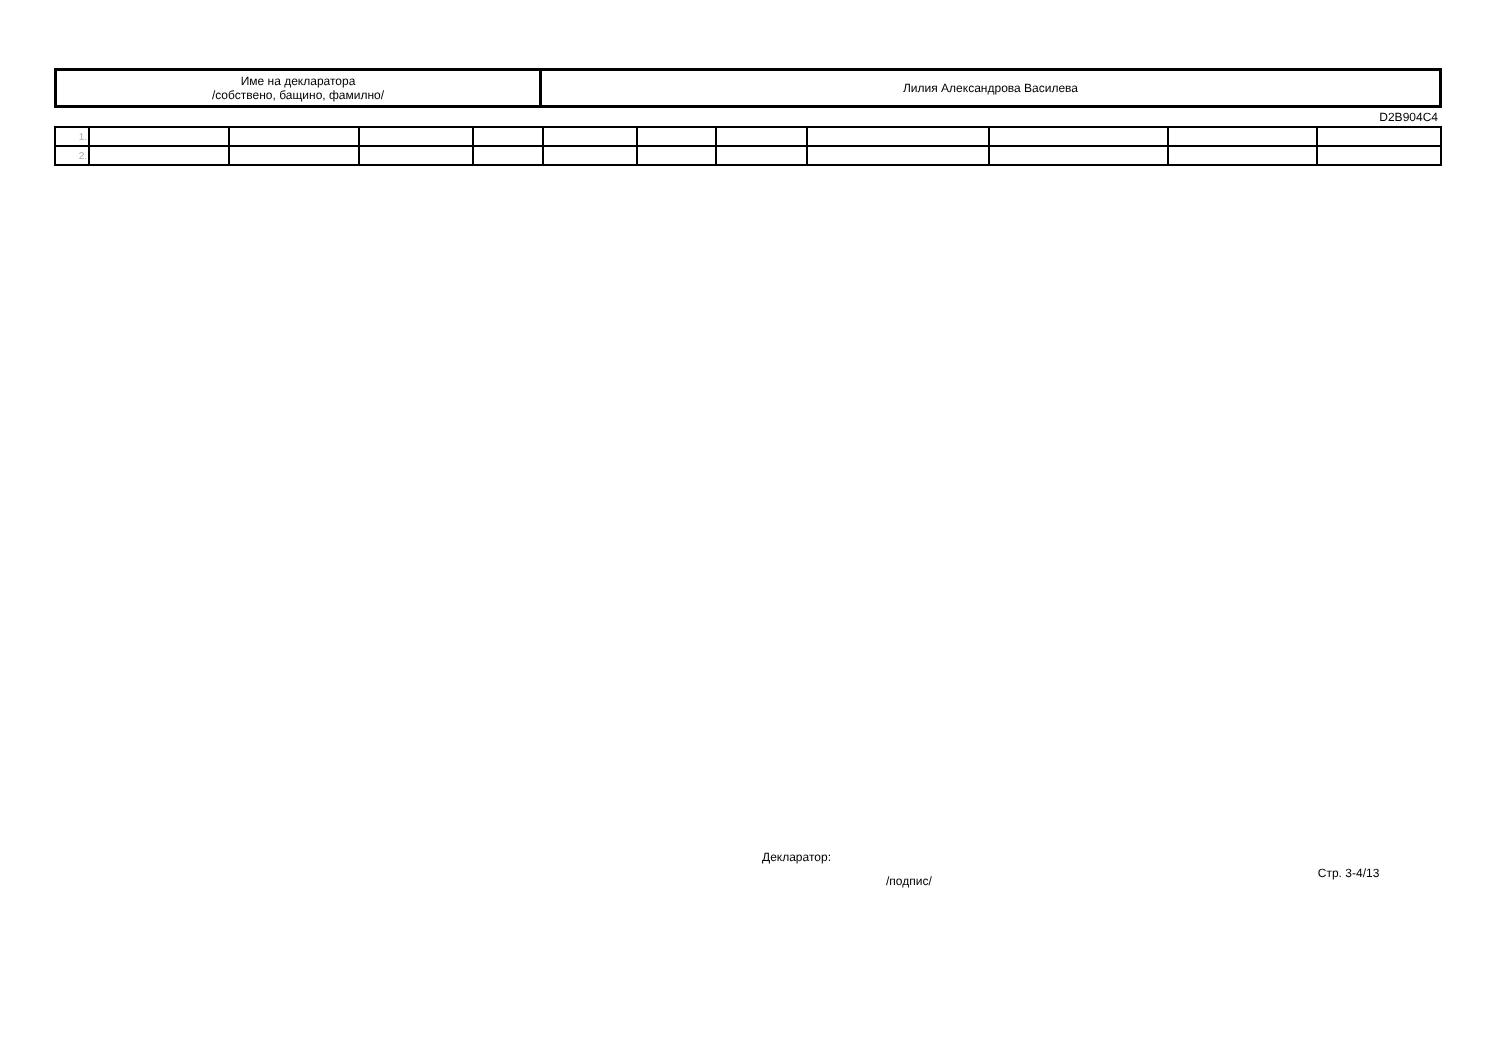| Име на декларатора /собствено, бащино, фамилно/ | Лилия Александрова Василева |
D2B904C4
| 1. | | | | | | | | | | | |
| 2. | | | | | | | | | | | |
Декларатор:
/подпис/ Стр. 3-4/13